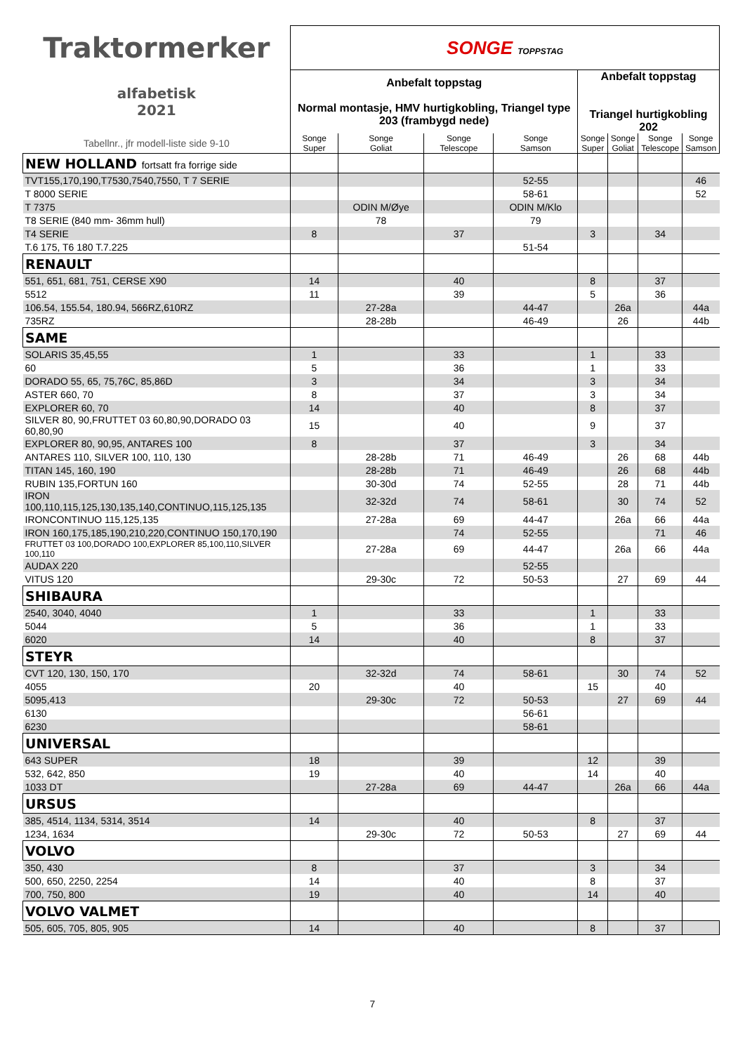| Traktormerker | SONGE TOPPSTAG | | | | | | | |
| alfabetisk 2021 | Anbefalt toppstag Normal montasje, HMV hurtigkobling, Triangel type 203 (frambygd nede) | | | | Anbefalt toppstag Triangel hurtigkobling 202 | | | |
| Tabellnr., jfr modell-liste side 9-10 | Songe Super | Songe Goliat | Songe Telescope | Songe Samson | Songe Super | Songe Goliat | Songe Telescope | Songe Samson |
| NEW HOLLAND fortsatt fra forrige side | | | | | | | | |
| TVT155,170,190,T7530,7540,7550, T 7 SERIE | | | | 52-55 | | | | 46 |
| T 8000 SERIE | | | | 58-61 | | | | 52 |
| T 7375 | | ODIN M/Øye | | ODIN M/Klo | | | | |
| T8 SERIE (840 mm- 36mm hull) | | 78 | | 79 | | | | |
| T4 SERIE | 8 | | 37 | | 3 | | 34 | |
| T.6 175, T6 180 T.7.225 | | | | 51-54 | | | | |
| RENAULT | | | | | | | | |
| 551, 651, 681, 751, CERSE X90 | 14 | | 40 | | 8 | | 37 | |
| 5512 | 11 | | 39 | | 5 | | 36 | |
| 106.54, 155.54, 180.94, 566RZ,610RZ | | 27-28a | | 44-47 | | 26a | | 44a |
| 735RZ | | 28-28b | | 46-49 | | 26 | | 44b |
| SAME | | | | | | | | |
| SOLARIS 35,45,55 | 1 | | 33 | | 1 | | 33 | |
| 60 | 5 | | 36 | | 1 | | 33 | |
| DORADO 55, 65, 75,76C, 85,86D | 3 | | 34 | | 3 | | 34 | |
| ASTER 660, 70 | 8 | | 37 | | 3 | | 34 | |
| EXPLORER 60, 70 | 14 | | 40 | | 8 | | 37 | |
| SILVER 80, 90,FRUTTET 03 60,80,90,DORADO 03 60,80,90 | 15 | | 40 | | 9 | | 37 | |
| EXPLORER 80, 90,95, ANTARES 100 | 8 | | 37 | | 3 | | 34 | |
| ANTARES 110, SILVER 100, 110, 130 | | 28-28b | 71 | 46-49 | | 26 | 68 | 44b |
| TITAN 145, 160, 190 | | 28-28b | 71 | 46-49 | | 26 | 68 | 44b |
| RUBIN 135,FORTUN 160 | | 30-30d | 74 | 52-55 | | 28 | 71 | 44b |
| IRON 100,110,115,125,130,135,140,CONTINUO,115,125,135 | | 32-32d | 74 | 58-61 | | 30 | 74 | 52 |
| IRONCONTINUO 115,125,135 | | 27-28a | 69 | 44-47 | | 26a | 66 | 44a |
| IRON 160,175,185,190,210,220,CONTINUO 150,170,190 | | | 74 | 52-55 | | | 71 | 46 |
| FRUTTET 03 100,DORADO 100,EXPLORER 85,100,110,SILVER 100,110 | | 27-28a | 69 | 44-47 | | 26a | 66 | 44a |
| AUDAX 220 | | | | 52-55 | | | | |
| VITUS 120 | | 29-30c | 72 | 50-53 | | 27 | 69 | 44 |
| SHIBAURA | | | | | | | | |
| 2540, 3040, 4040 | 1 | | 33 | | 1 | | 33 | |
| 5044 | 5 | | 36 | | 1 | | 33 | |
| 6020 | 14 | | 40 | | 8 | | 37 | |
| STEYR | | | | | | | | |
| CVT 120, 130, 150, 170 | | 32-32d | 74 | 58-61 | | 30 | 74 | 52 |
| 4055 | 20 | | 40 | | 15 | | 40 | |
| 5095,413 | | 29-30c | 72 | 50-53 | | 27 | 69 | 44 |
| 6130 | | | | 56-61 | | | | |
| 6230 | | | | 58-61 | | | | |
| UNIVERSAL | | | | | | | | |
| 643 SUPER | 18 | | 39 | | 12 | | 39 | |
| 532, 642, 850 | 19 | | 40 | | 14 | | 40 | |
| 1033 DT | | 27-28a | 69 | 44-47 | | 26a | 66 | 44a |
| URSUS | | | | | | | | |
| 385, 4514, 1134, 5314, 3514 | 14 | | 40 | | 8 | | 37 | |
| 1234, 1634 | | 29-30c | 72 | 50-53 | | 27 | 69 | 44 |
| VOLVO | | | | | | | | |
| 350, 430 | 8 | | 37 | | 3 | | 34 | |
| 500, 650, 2250, 2254 | 14 | | 40 | | 8 | | 37 | |
| 700, 750, 800 | 19 | | 40 | | 14 | | 40 | |
| VOLVO VALMET | | | | | | | | |
| 505, 605, 705, 805, 905 | 14 | | 40 | | 8 | | 37 | |
7